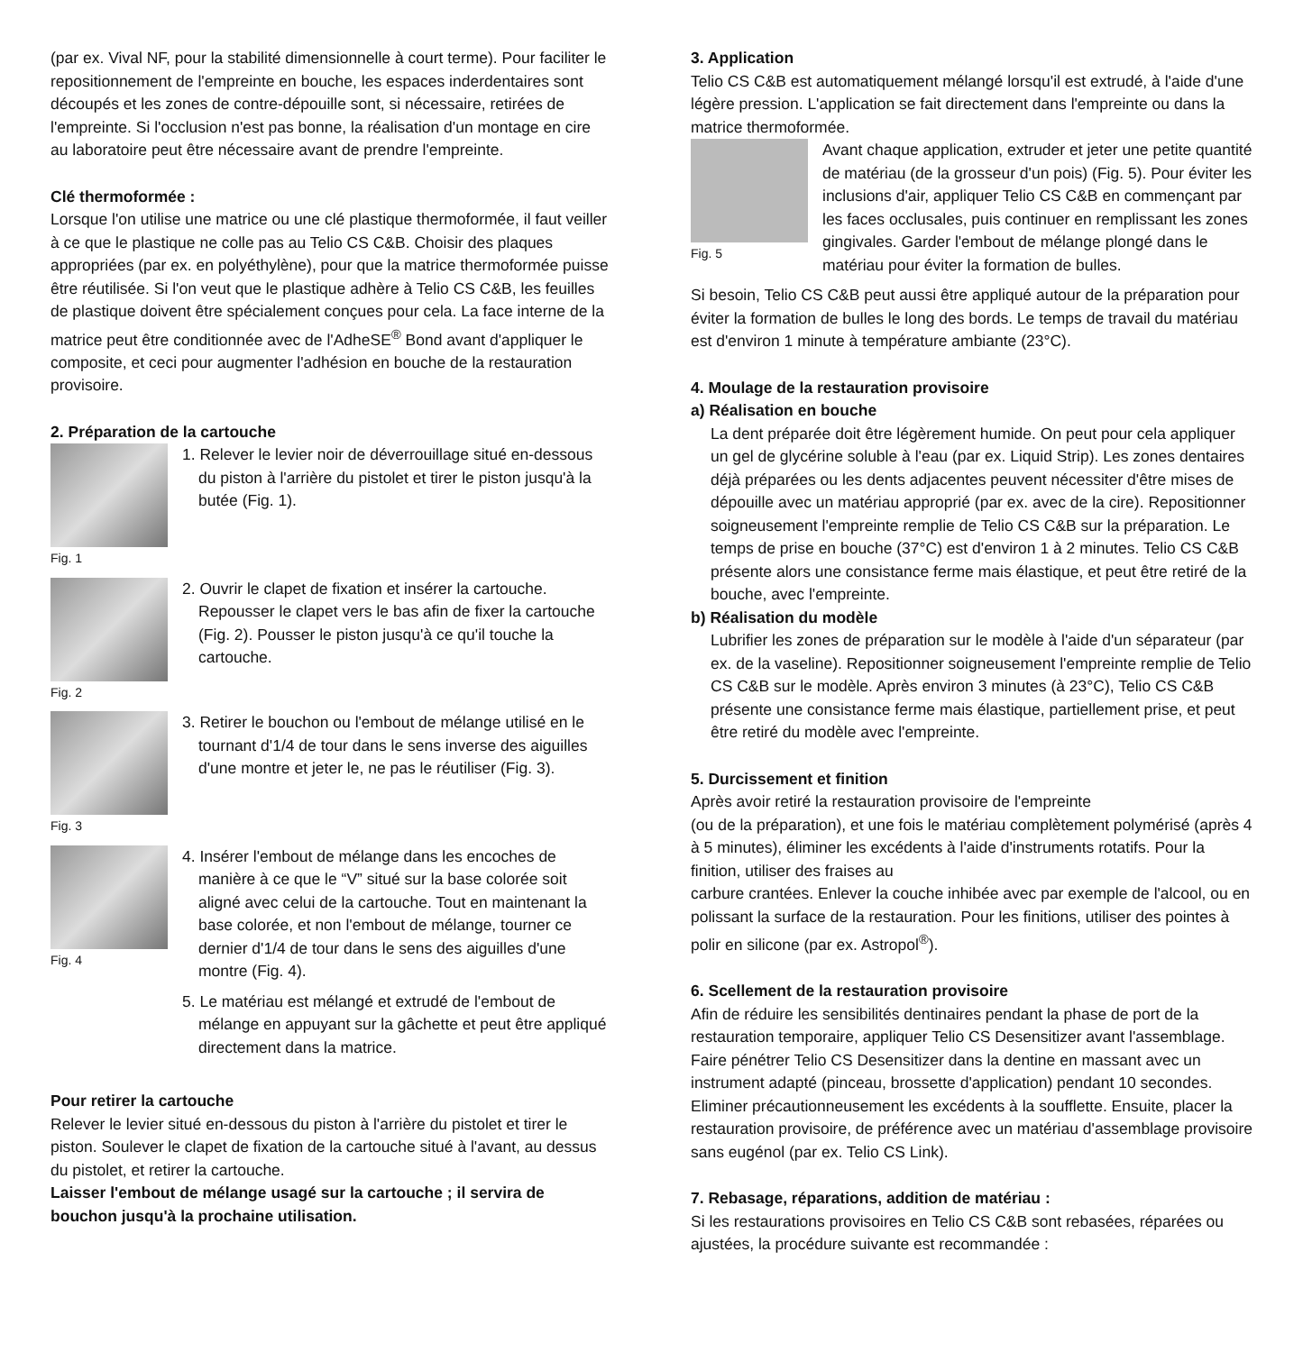(par ex. Vival NF, pour la stabilité dimensionnelle à court terme). Pour faciliter le repositionnement de l'empreinte en bouche, les espaces inderdentaires sont découpés et les zones de contre-dépouille sont, si nécessaire, retirées de l'empreinte. Si l'occlusion n'est pas bonne, la réalisation d'un montage en cire au laboratoire peut être nécessaire avant de prendre l'empreinte.
Clé thermoformée :
Lorsque l'on utilise une matrice ou une clé plastique thermoformée, il faut veiller à ce que le plastique ne colle pas au Telio CS C&B. Choisir des plaques appropriées (par ex. en polyéthylène), pour que la matrice thermoformée puisse être réutilisée. Si l'on veut que le plastique adhère à Telio CS C&B, les feuilles de plastique doivent être spécialement conçues pour cela. La face interne de la matrice peut être conditionnée avec de l'AdheSE<sup>®</sup> Bond avant d'appliquer le composite, et ceci pour augmenter l'adhésion en bouche de la restauration provisoire.
2. Préparation de la cartouche
Fig. 1
1. Relever le levier noir de déverrouillage situé en-dessous du piston à l'arrière du pistolet et tirer le piston jusqu'à la butée (Fig. 1).
Fig. 2
2. Ouvrir le clapet de fixation et insérer la cartouche. Repousser le clapet vers le bas afin de fixer la cartouche (Fig. 2). Pousser le piston jusqu'à ce qu'il touche la cartouche.
Fig. 3
3. Retirer le bouchon ou l'embout de mélange utilisé en le tournant d'1/4 de tour dans le sens inverse des aiguilles d'une montre et jeter le, ne pas le réutiliser (Fig. 3).
Fig. 4
4. Insérer l'embout de mélange dans les encoches de manière à ce que le “V” situé sur la base colorée soit aligné avec celui de la cartouche. Tout en maintenant la base colorée, et non l'embout de mélange, tourner ce dernier d'1/4 de tour dans le sens des aiguilles d'une montre (Fig. 4).
5. Le matériau est mélangé et extrudé de l'embout de mélange en appuyant sur la gâchette et peut être appliqué directement dans la matrice.
Pour retirer la cartouche
Relever le levier situé en-dessous du piston à l'arrière du pistolet et tirer le piston. Soulever le clapet de fixation de la cartouche situé à l'avant, au dessus du pistolet, et retirer la cartouche.
Laisser l'embout de mélange usagé sur la cartouche ; il servira de bouchon jusqu'à la prochaine utilisation.
3. Application
Telio CS C&B est automatiquement mélangé lorsqu'il est extrudé, à l'aide d'une légère pression. L'application se fait directement dans l'empreinte ou dans la matrice thermoformée.
Fig. 5
Avant chaque application, extruder et jeter une petite quantité de matériau (de la grosseur d'un pois) (Fig. 5). Pour éviter les inclusions d'air, appliquer Telio CS C&B en commençant par les faces occlusales, puis continuer en remplissant les zones gingivales. Garder l'embout de mélange plongé dans le matériau pour éviter la formation de bulles.
Si besoin, Telio CS C&B peut aussi être appliqué autour de la préparation pour éviter la formation de bulles le long des bords. Le temps de travail du matériau est d'environ 1 minute à température ambiante (23°C).
4. Moulage de la restauration provisoire
a) Réalisation en bouche
La dent préparée doit être légèrement humide. On peut pour cela appliquer un gel de glycérine soluble à l'eau (par ex. Liquid Strip). Les zones dentaires déjà préparées ou les dents adjacentes peuvent nécessiter d'être mises de dépouille avec un matériau approprié (par ex. avec de la cire). Repositionner soigneusement l'empreinte remplie de Telio CS C&B sur la préparation. Le temps de prise en bouche (37°C) est d'environ 1 à 2 minutes. Telio CS C&B présente alors une consistance ferme mais élastique, et peut être retiré de la bouche, avec l'empreinte.
b) Réalisation du modèle
Lubrifier les zones de préparation sur le modèle à l'aide d'un séparateur (par ex. de la vaseline). Repositionner soigneusement l'empreinte remplie de Telio CS C&B sur le modèle. Après environ 3 minutes (à 23°C), Telio CS C&B présente une consistance ferme mais élastique, partiellement prise, et peut être retiré du modèle avec l'empreinte.
5. Durcissement et finition
Après avoir retiré la restauration provisoire de l'empreinte
(ou de la préparation), et une fois le matériau complètement polymérisé (après 4 à 5 minutes), éliminer les excédents à l'aide d'instruments rotatifs. Pour la finition, utiliser des fraises au
carbure crantées. Enlever la couche inhibée avec par exemple de l'alcool, ou en polissant la surface de la restauration. Pour les finitions, utiliser des pointes à polir en silicone (par ex. Astropol<sup>®</sup>).
6. Scellement de la restauration provisoire
Afin de réduire les sensibilités dentinaires pendant la phase de port de la restauration temporaire, appliquer Telio CS Desensitizer avant l'assemblage. Faire pénétrer Telio CS Desensitizer dans la dentine en massant avec un instrument adapté (pinceau, brossette d'application) pendant 10 secondes. Eliminer précautionneusement les excédents à la soufflette. Ensuite, placer la restauration provisoire, de préférence avec un matériau d'assemblage provisoire sans eugénol (par ex. Telio CS Link).
7. Rebasage, réparations, addition de matériau :
Si les restaurations provisoires en Telio CS C&B sont rebasées, réparées ou ajustées, la procédure suivante est recommandée :